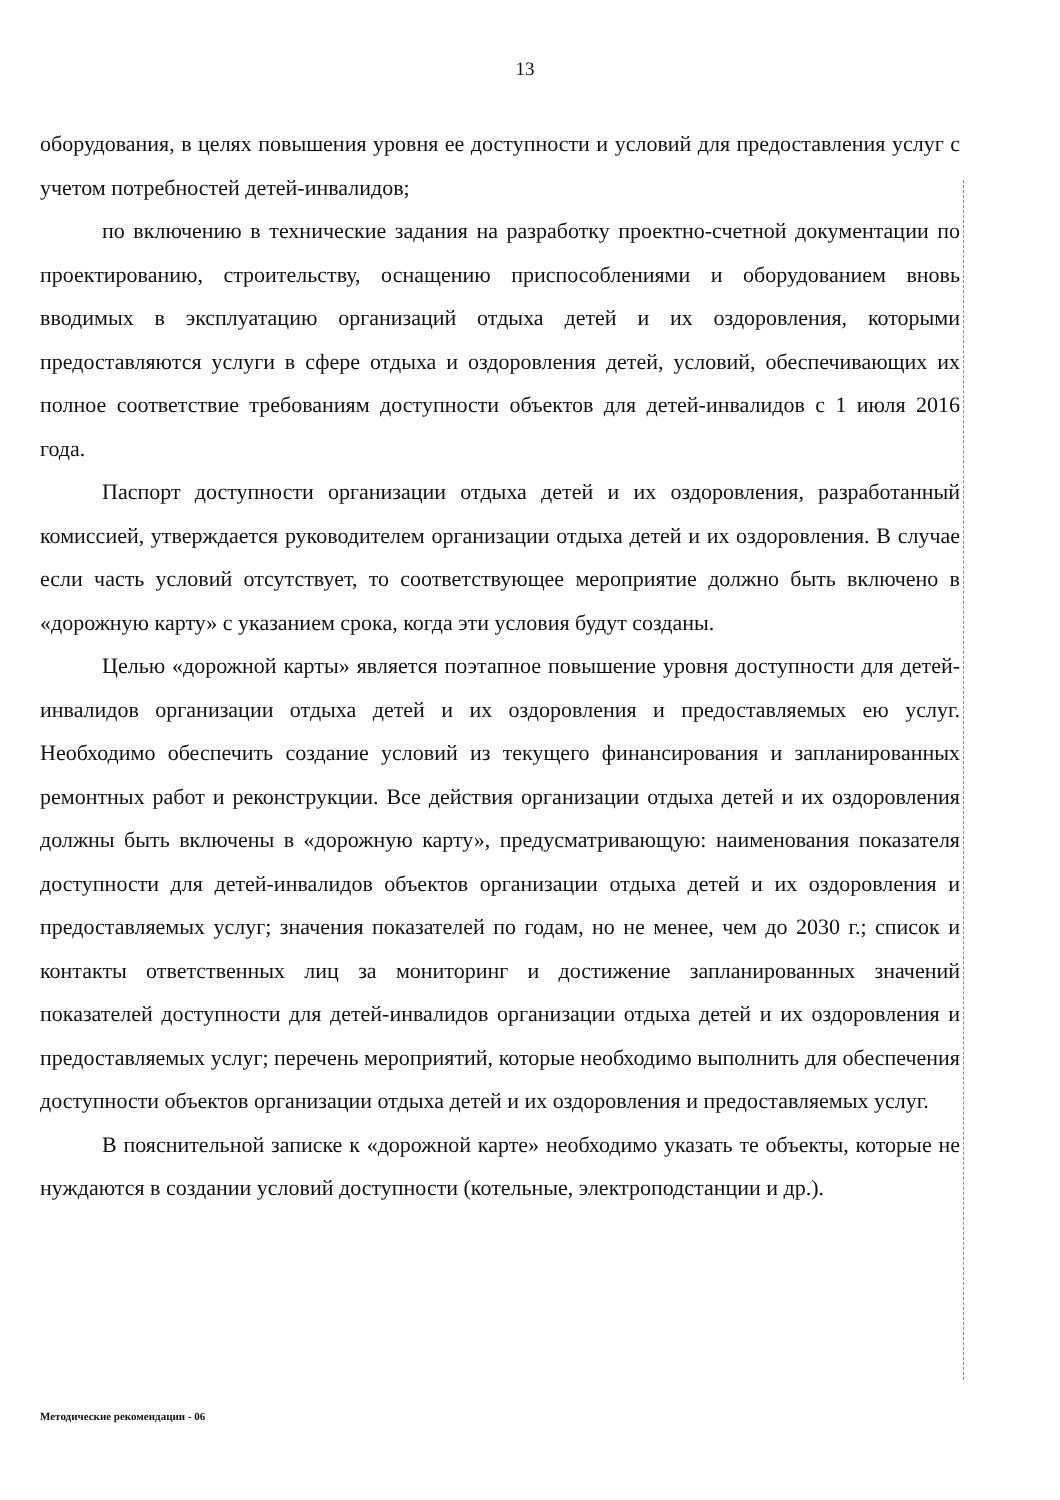13
оборудования, в целях повышения уровня ее доступности и условий для предоставления услуг с учетом потребностей детей-инвалидов;
по включению в технические задания на разработку проектно-счетной документации по проектированию, строительству, оснащению приспособлениями и оборудованием вновь вводимых в эксплуатацию организаций отдыха детей и их оздоровления, которыми предоставляются услуги в сфере отдыха и оздоровления детей, условий, обеспечивающих их полное соответствие требованиям доступности объектов для детей-инвалидов с 1 июля 2016 года.
Паспорт доступности организации отдыха детей и их оздоровления, разработанный комиссией, утверждается руководителем организации отдыха детей и их оздоровления. В случае если часть условий отсутствует, то соответствующее мероприятие должно быть включено в «дорожную карту» с указанием срока, когда эти условия будут созданы.
Целью «дорожной карты» является поэтапное повышение уровня доступности для детей-инвалидов организации отдыха детей и их оздоровления и предоставляемых ею услуг. Необходимо обеспечить создание условий из текущего финансирования и запланированных ремонтных работ и реконструкции. Все действия организации отдыха детей и их оздоровления должны быть включены в «дорожную карту», предусматривающую: наименования показателя доступности для детей-инвалидов объектов организации отдыха детей и их оздоровления и предоставляемых услуг; значения показателей по годам, но не менее, чем до 2030 г.; список и контакты ответственных лиц за мониторинг и достижение запланированных значений показателей доступности для детей-инвалидов организации отдыха детей и их оздоровления и предоставляемых услуг; перечень мероприятий, которые необходимо выполнить для обеспечения доступности объектов организации отдыха детей и их оздоровления и предоставляемых услуг.
В пояснительной записке к «дорожной карте» необходимо указать те объекты, которые не нуждаются в создании условий доступности (котельные, электроподстанции и др.).
Методические рекомендации - 06